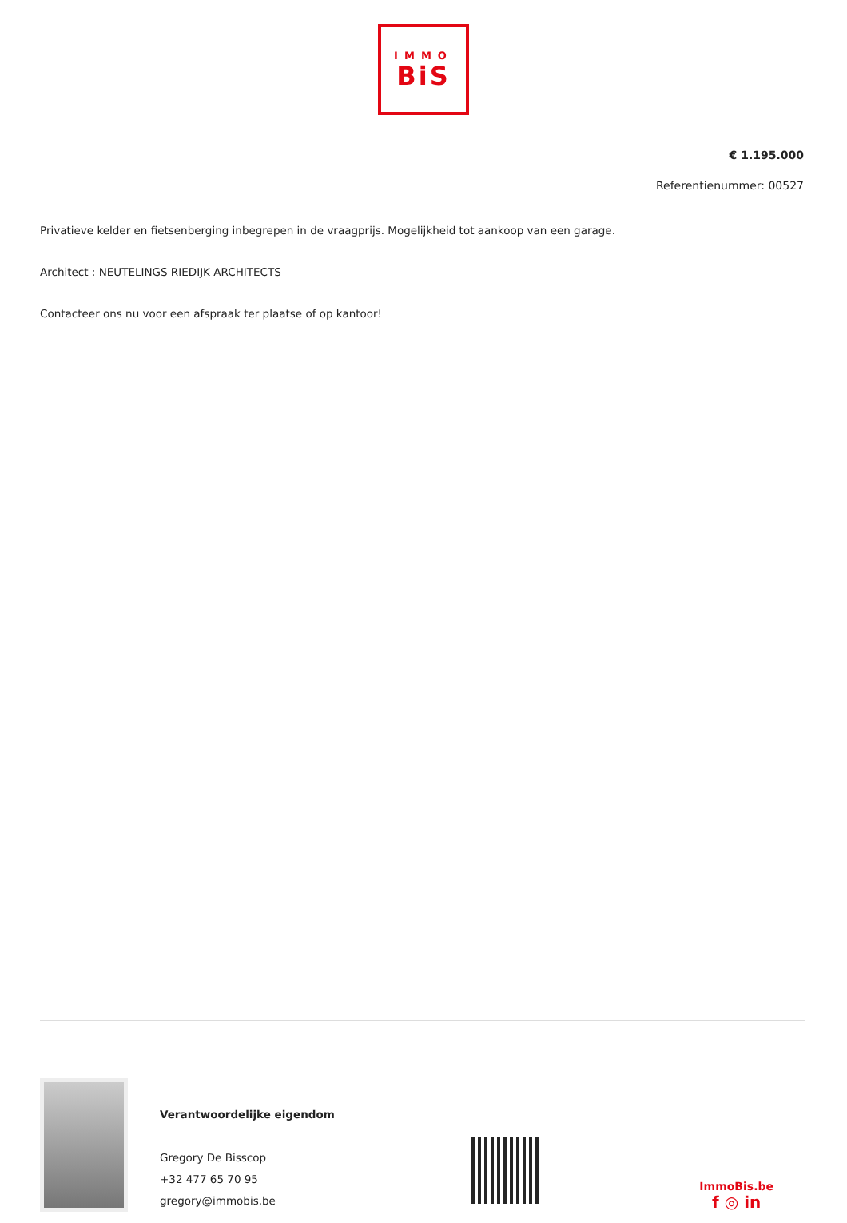IMMO
BiS
€ 1.195.000
Referentienummer: 00527
Privatieve kelder en fietsenberging inbegrepen in de vraagprijs. Mogelijkheid tot aankoop van een garage.
Architect : NEUTELINGS RIEDIJK ARCHITECTS
Contacteer ons nu voor een afspraak ter plaatse of op kantoor!
Verantwoordelijke eigendom
Gregory De Bisscop
+32 477 65 70 95
gregory@immobis.be
ImmoBis.be
f ◎ in